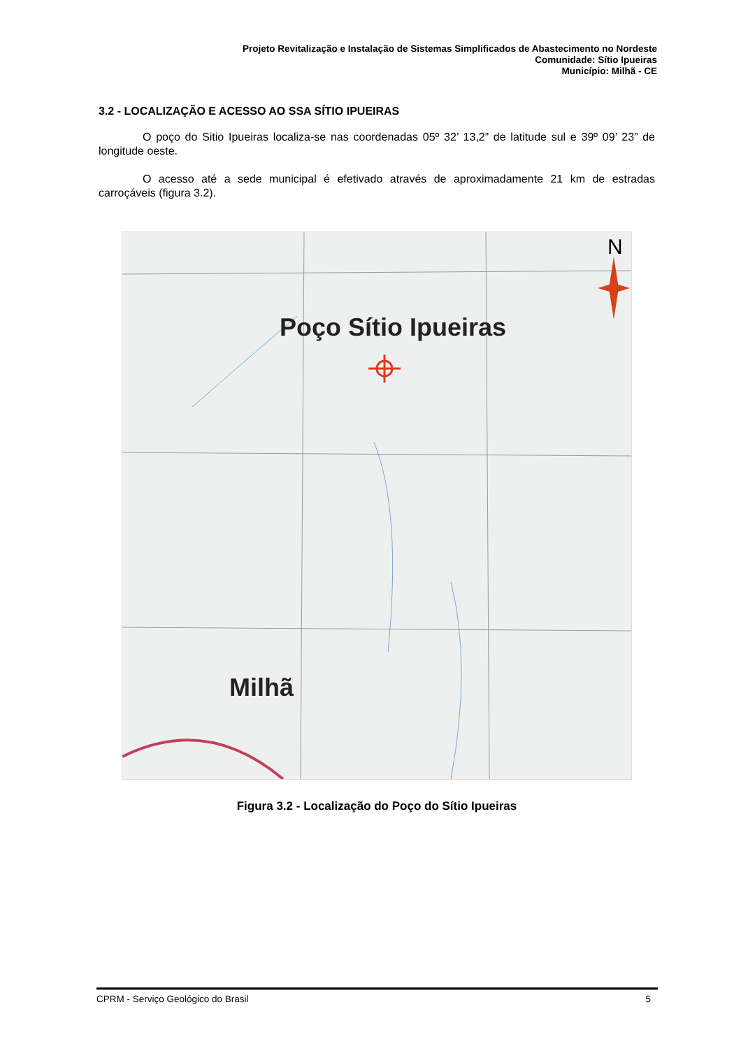Projeto Revitalização e Instalação de Sistemas Simplificados de Abastecimento no Nordeste
Comunidade: Sítio Ipueiras
Município: Milhã - CE
3.2 - LOCALIZAÇÃO E ACESSO AO SSA SÍTIO IPUEIRAS
O poço do Sitio Ipueiras localiza-se nas coordenadas 05º 32’ 13,2” de latitude sul e 39º 09’ 23” de longitude oeste.
O acesso até a sede municipal é efetivado através de aproximadamente 21 km de estradas carroçáveis (figura 3.2).
N
Poço Sítio Ipueiras
Milhã
Figura 3.2 - Localização do Poço do Sítio Ipueiras
CPRM - Serviço Geológico do Brasil 5